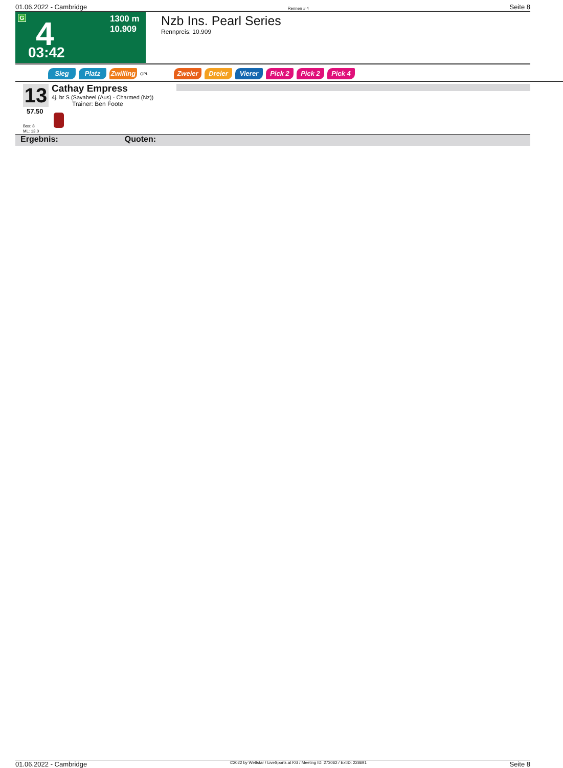01.06.2022 - Cambridge Rennen # 4 Seite 8
G 4
1300 m
10.909
03:42
Nzb Ins. Pearl Series
Rennpreis: 10.909
Sieg Platz Zwilling QPL Zweier Dreier Vierer Pick 2 Pick 2 Pick 4
13
57.50
Cathay Empress
4j. br S (Savabeel (Aus) - Charmed (Nz))
Trainer: Ben Foote
Box: 8
ML: 13,0
Ergebnis: Quoten:
01.06.2022 - Cambridge ©2022 by Wettstar / LiveSports.at KG / Meeting ID: 273062 / ExtID: 228691 Seite 8